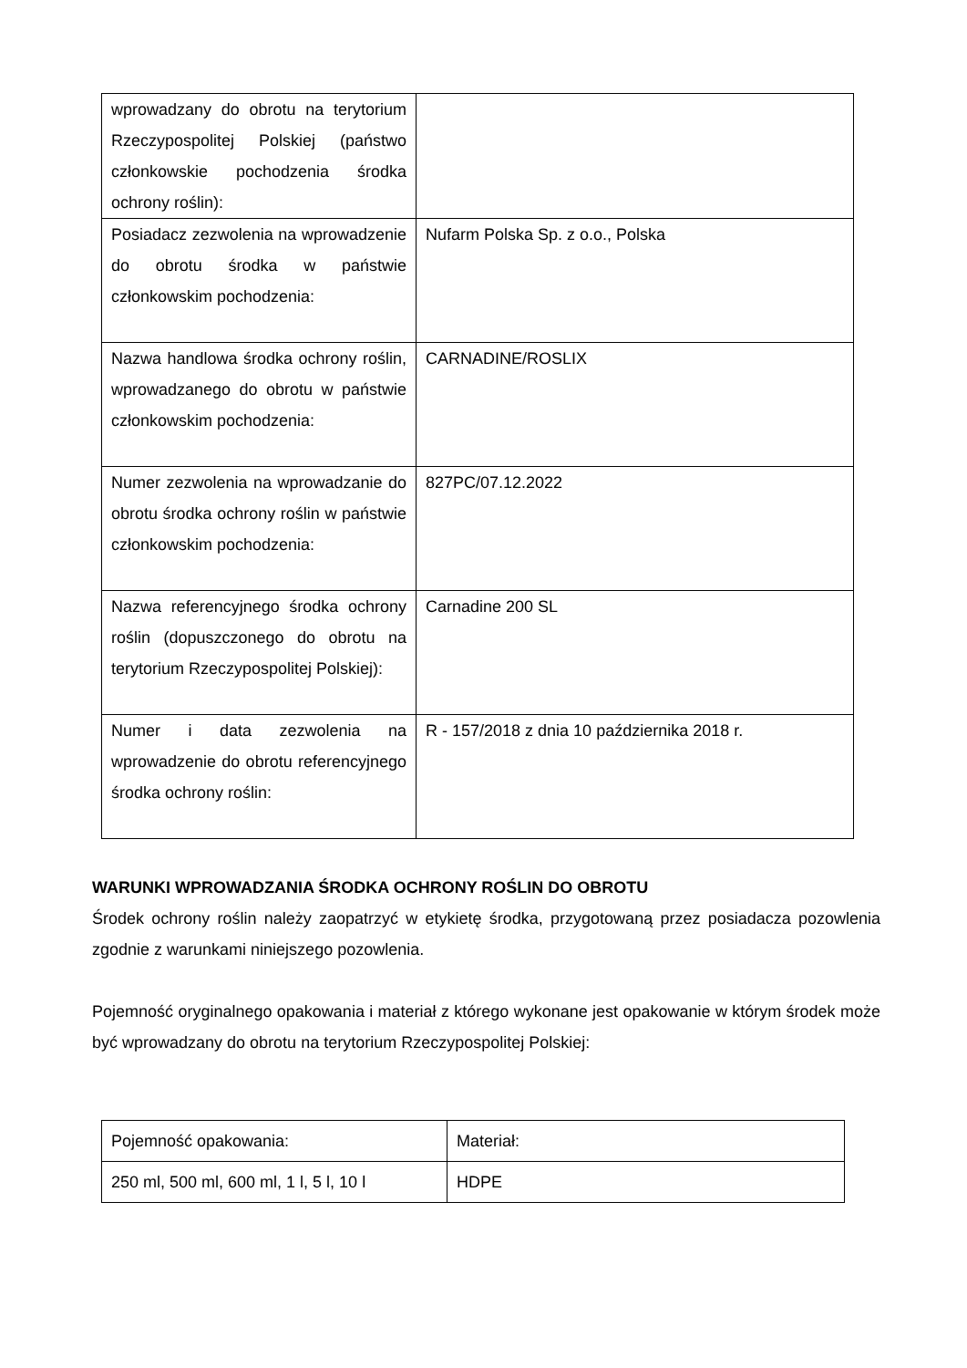| wprowadzany do obrotu na terytorium Rzeczypospolitej Polskiej (państwo członkowskie pochodzenia środka ochrony roślin): | |
| Posiadacz zezwolenia na wprowadzenie do obrotu środka w państwie członkowskim pochodzenia: | Nufarm Polska Sp. z o.o., Polska |
| Nazwa handlowa środka ochrony roślin, wprowadzanego do obrotu w państwie członkowskim pochodzenia: | CARNADINE/ROSLIX |
| Numer zezwolenia na wprowadzanie do obrotu środka ochrony roślin w państwie członkowskim pochodzenia: | 827PC/07.12.2022 |
| Nazwa referencyjnego środka ochrony roślin (dopuszczonego do obrotu na terytorium Rzeczypospolitej Polskiej): | Carnadine 200 SL |
| Numer i data zezwolenia na wprowadzenie do obrotu referencyjnego środka ochrony roślin: | R - 157/2018 z dnia 10 października 2018 r. |
WARUNKI WPROWADZANIA ŚRODKA OCHRONY ROŚLIN DO OBROTU
Środek ochrony roślin należy zaopatrzyć w etykietę środka, przygotowaną przez posiadacza pozowlenia zgodnie z warunkami niniejszego pozowlenia.
Pojemność oryginalnego opakowania i materiał z którego wykonane jest opakowanie w którym środek może być wprowadzany do obrotu na terytorium Rzeczypospolitej Polskiej:
| Pojemność opakowania: | Materiał: |
| 250 ml, 500 ml, 600 ml, 1 l, 5 l, 10 l | HDPE |